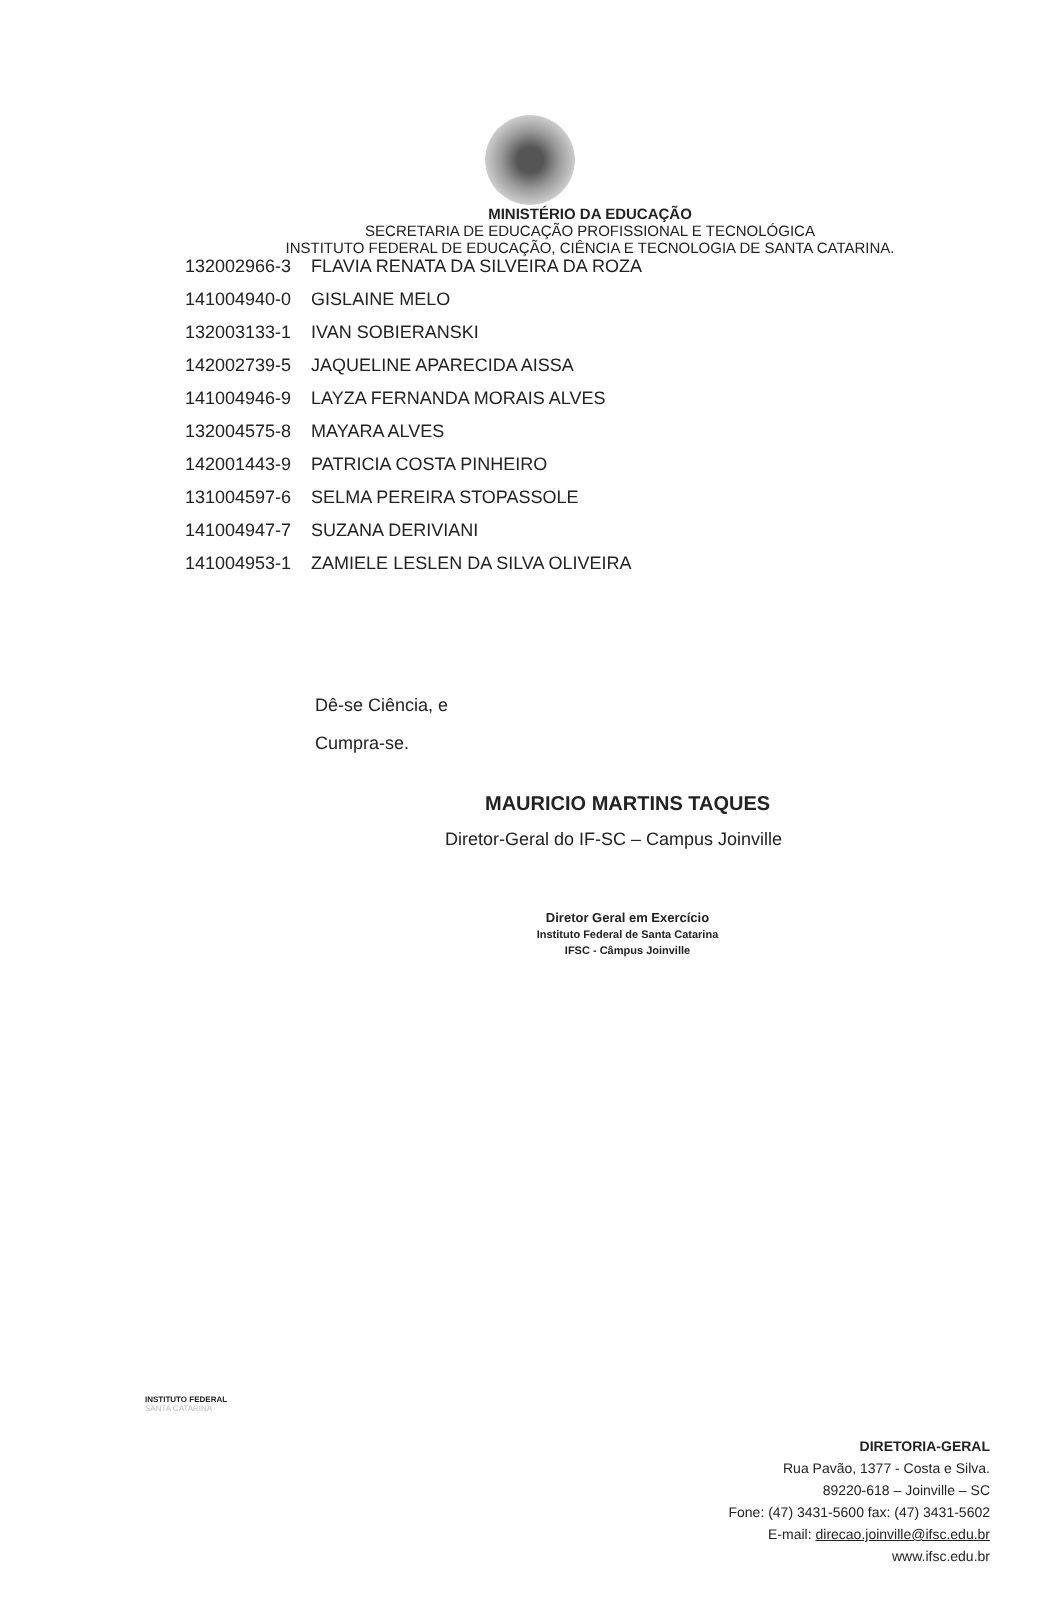MINISTÉRIO DA EDUCAÇÃO
SECRETARIA DE EDUCAÇÃO PROFISSIONAL E TECNOLÓGICA
INSTITUTO FEDERAL DE EDUCAÇÃO, CIÊNCIA E TECNOLOGIA DE SANTA CATARINA.
| 132002966-3 | FLAVIA RENATA DA SILVEIRA DA ROZA |
| 141004940-0 | GISLAINE MELO |
| 132003133-1 | IVAN SOBIERANSKI |
| 142002739-5 | JAQUELINE APARECIDA AISSA |
| 141004946-9 | LAYZA FERNANDA MORAIS ALVES |
| 132004575-8 | MAYARA ALVES |
| 142001443-9 | PATRICIA COSTA PINHEIRO |
| 131004597-6 | SELMA PEREIRA STOPASSOLE |
| 141004947-7 | SUZANA DERIVIANI |
| 141004953-1 | ZAMIELE LESLEN DA SILVA OLIVEIRA |
Dê-se Ciência, e
Cumpra-se.
MAURICIO MARTINS TAQUES
Diretor-Geral do IF-SC – Campus Joinville
Diretor Geral em Exercício
Instituto Federal de Santa Catarina
IFSC - Câmpus Joinville
INSTITUTO FEDERAL
SANTA CATARINA
DIRETORIA-GERAL
Rua Pavão, 1377 - Costa e Silva.
89220-618 – Joinville – SC
Fone: (47) 3431-5600 fax: (47) 3431-5602
E-mail: direcao.joinville@ifsc.edu.br
www.ifsc.edu.br